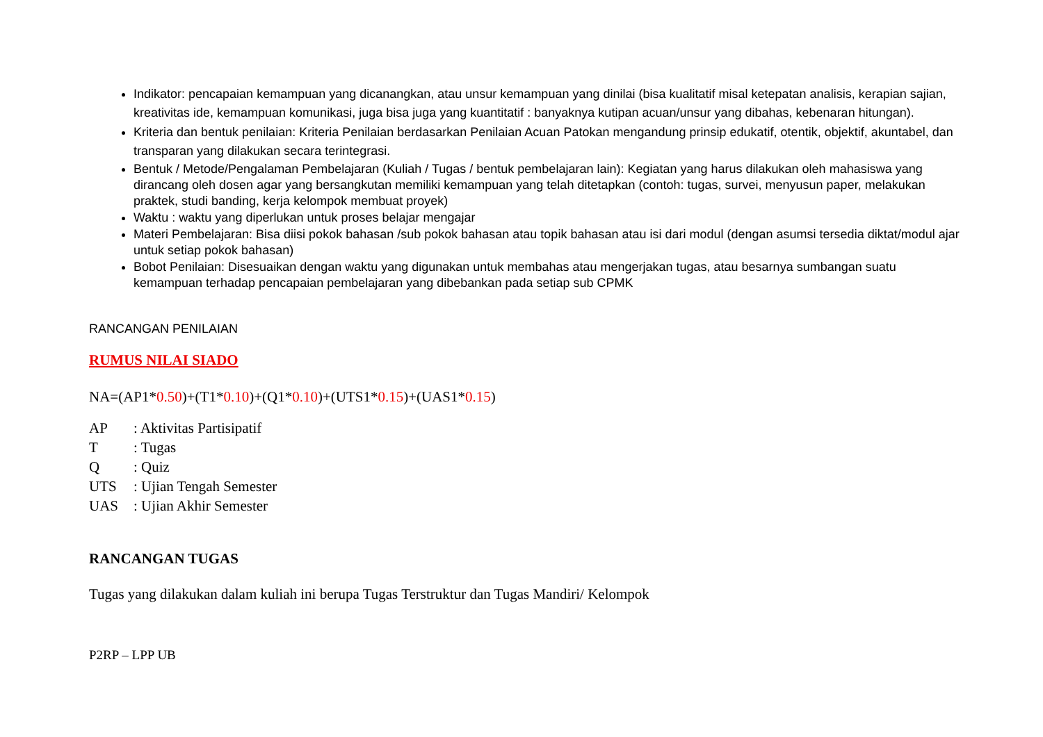Indikator: pencapaian kemampuan yang dicanangkan, atau unsur kemampuan yang dinilai (bisa kualitatif misal ketepatan analisis, kerapian sajian, kreativitas ide, kemampuan komunikasi, juga bisa juga yang kuantitatif : banyaknya kutipan acuan/unsur yang dibahas, kebenaran hitungan).
Kriteria dan bentuk penilaian: Kriteria Penilaian berdasarkan Penilaian Acuan Patokan mengandung prinsip edukatif, otentik, objektif, akuntabel, dan transparan yang dilakukan secara terintegrasi.
Bentuk / Metode/Pengalaman Pembelajaran (Kuliah / Tugas / bentuk pembelajaran lain): Kegiatan yang harus dilakukan oleh mahasiswa yang dirancang oleh dosen agar yang bersangkutan memiliki kemampuan yang telah ditetapkan (contoh: tugas, survei, menyusun paper, melakukan praktek, studi banding, kerja kelompok membuat proyek)
Waktu : waktu yang diperlukan untuk proses belajar mengajar
Materi Pembelajaran: Bisa diisi pokok bahasan /sub pokok bahasan atau topik bahasan atau isi dari modul (dengan asumsi tersedia diktat/modul ajar untuk setiap pokok bahasan)
Bobot Penilaian: Disesuaikan dengan waktu yang digunakan untuk membahas atau mengerjakan tugas, atau besarnya sumbangan suatu kemampuan terhadap pencapaian pembelajaran yang dibebankan pada setiap sub CPMK
RANCANGAN PENILAIAN
RUMUS NILAI SIADO
NA=(AP1*0.50)+(T1*0.10)+(Q1*0.10)+(UTS1*0.15)+(UAS1*0.15)
| AP | : Aktivitas Partisipatif |
| T | : Tugas |
| Q | : Quiz |
| UTS | : Ujian Tengah Semester |
| UAS | : Ujian Akhir Semester |
RANCANGAN TUGAS
Tugas yang dilakukan dalam kuliah ini berupa Tugas Terstruktur dan Tugas Mandiri/ Kelompok
P2RP – LPP UB